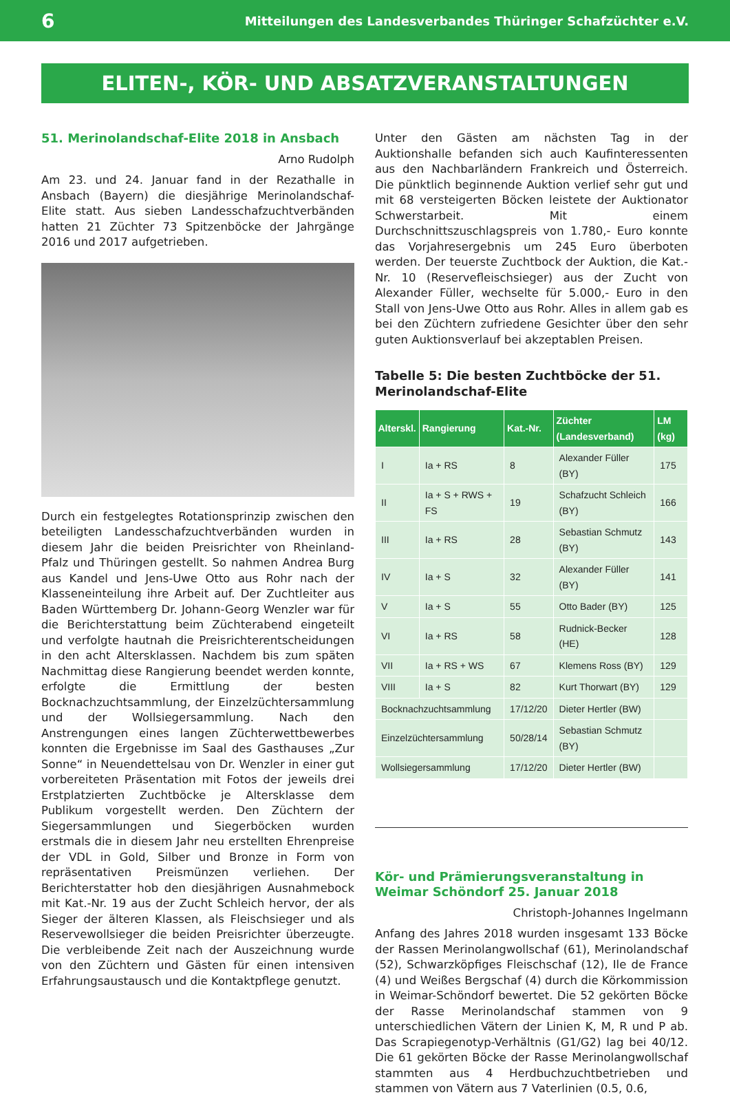6 Mitteilungen des Landesverbandes Thüringer Schafzüchter e.V.
ELITEN-, KÖR- UND ABSATZVERANSTALTUNGEN
51. Merinolandschaf-Elite 2018 in Ansbach
Arno Rudolph
Am 23. und 24. Januar fand in der Rezathalle in Ansbach (Bayern) die diesjährige Merinolandschaf-Elite statt. Aus sieben Landesschafzuchtverbänden hatten 21 Züchter 73 Spitzenböcke der Jahrgänge 2016 und 2017 aufgetrieben.
Durch ein festgelegtes Rotationsprinzip zwischen den beteiligten Landesschafzuchtverbänden wurden in diesem Jahr die beiden Preisrichter von Rheinland-Pfalz und Thüringen gestellt. So nahmen Andrea Burg aus Kandel und Jens-Uwe Otto aus Rohr nach der Klasseneinteilung ihre Arbeit auf. Der Zuchtleiter aus Baden Württemberg Dr. Johann-Georg Wenzler war für die Berichterstattung beim Züchterabend eingeteilt und verfolgte hautnah die Preisrichterentscheidungen in den acht Altersklassen. Nachdem bis zum späten Nachmittag diese Rangierung beendet werden konnte, erfolgte die Ermittlung der besten Bocknachzuchtsammlung, der Einzelzüchtersammlung und der Wollsiegersammlung. Nach den Anstrengungen eines langen Züchterwettbewerbes konnten die Ergebnisse im Saal des Gasthauses „Zur Sonne“ in Neuendettelsau von Dr. Wenzler in einer gut vorbereiteten Präsentation mit Fotos der jeweils drei Erstplatzierten Zuchtböcke je Altersklasse dem Publikum vorgestellt werden. Den Züchtern der Siegersammlungen und Siegerböcken wurden erstmals die in diesem Jahr neu erstellten Ehrenpreise der VDL in Gold, Silber und Bronze in Form von repräsentativen Preismünzen verliehen. Der Berichterstatter hob den diesjährigen Ausnahmebock mit Kat.-Nr. 19 aus der Zucht Schleich hervor, der als Sieger der älteren Klassen, als Fleischsieger und als Reservewollsieger die beiden Preisrichter überzeugte. Die verbleibende Zeit nach der Auszeichnung wurde von den Züchtern und Gästen für einen intensiven Erfahrungsaustausch und die Kontaktpflege genutzt.
Unter den Gästen am nächsten Tag in der Auktionshalle befanden sich auch Kaufinteressenten aus den Nachbarländern Frankreich und Österreich. Die pünktlich beginnende Auktion verlief sehr gut und mit 68 versteigerten Böcken leistete der Auktionator Schwerstarbeit. Mit einem Durchschnittszuschlagspreis von 1.780,- Euro konnte das Vorjahresergebnis um 245 Euro überboten werden. Der teuerste Zuchtbock der Auktion, die Kat.-Nr. 10 (Reservefleischsieger) aus der Zucht von Alexander Füller, wechselte für 5.000,- Euro in den Stall von Jens-Uwe Otto aus Rohr. Alles in allem gab es bei den Züchtern zufriedene Gesichter über den sehr guten Auktionsverlauf bei akzeptablen Preisen.
Tabelle 5: Die besten Zuchtböcke der 51. Merinolandschaf-Elite
| Alterskl. | Rangierung | Kat.-Nr. | Züchter (Landesverband) | LM (kg) |
| --- | --- | --- | --- | --- |
| I | Ia + RS | 8 | Alexander Füller (BY) | 175 |
| II | Ia + S + RWS + FS | 19 | Schafzucht Schleich (BY) | 166 |
| III | Ia + RS | 28 | Sebastian Schmutz (BY) | 143 |
| IV | Ia + S | 32 | Alexander Füller (BY) | 141 |
| V | Ia + S | 55 | Otto Bader (BY) | 125 |
| VI | Ia + RS | 58 | Rudnick-Becker (HE) | 128 |
| VII | Ia + RS + WS | 67 | Klemens Ross (BY) | 129 |
| VIII | Ia + S | 82 | Kurt Thorwart (BY) | 129 |
| Bocknachzuchtsammlung | | 17/12/20 | Dieter Hertler (BW) | |
| Einzelzüchtersammlung | | 50/28/14 | Sebastian Schmutz (BY) | |
| Wollsiegersammlung | | 17/12/20 | Dieter Hertler (BW) | |
Kör- und Prämierungsveranstaltung in Weimar Schöndorf 25. Januar 2018
Christoph-Johannes Ingelmann
Anfang des Jahres 2018 wurden insgesamt 133 Böcke der Rassen Merinolangwollschaf (61), Merinolandschaf (52), Schwarzköpfiges Fleischschaf (12), Ile de France (4) und Weißes Bergschaf (4) durch die Körkommission in Weimar-Schöndorf bewertet. Die 52 gekörten Böcke der Rasse Merinolandschaf stammen von 9 unterschiedlichen Vätern der Linien K, M, R und P ab. Das Scrapiegenotyp-Verhältnis (G1/G2) lag bei 40/12. Die 61 gekörten Böcke der Rasse Merinolangwollschaf stammten aus 4 Herdbuchzuchtbetrieben und stammen von Vätern aus 7 Vaterlinien (0.5, 0.6,